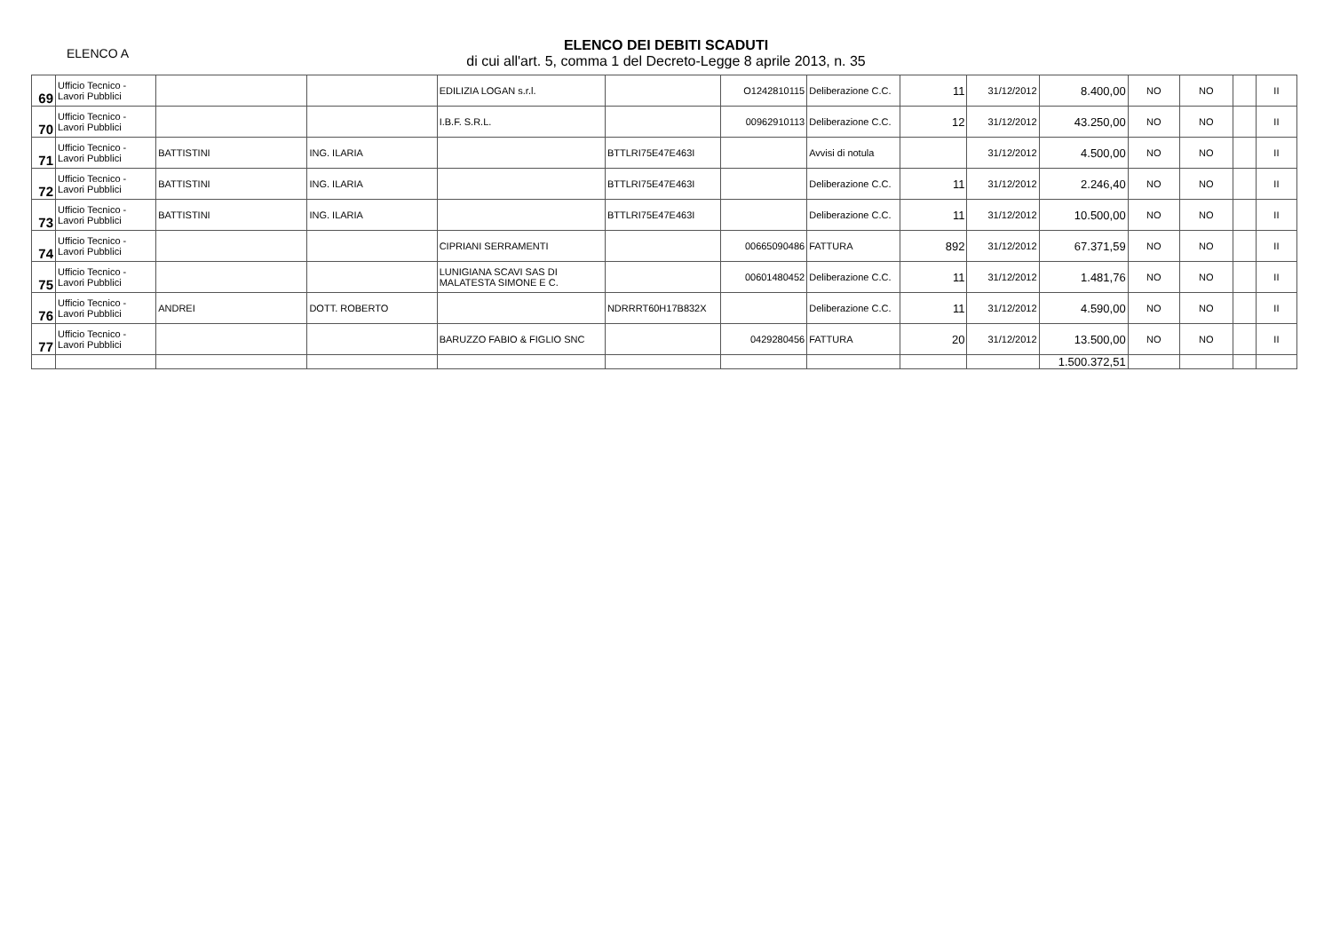ELENCO A
ELENCO DEI DEBITI SCADUTI
di cui all'art. 5, comma 1 del Decreto-Legge 8 aprile 2013, n. 35
| 69 | Ufficio Tecnico - Lavori Pubblici | | | EDILIZIA LOGAN s.r.l. | | O1242810115 | Deliberazione C.C. | 11 | 31/12/2012 | 8.400,00 | NO | NO | | II |
| 70 | Ufficio Tecnico - Lavori Pubblici | | | I.B.F. S.R.L. | | 00962910113 | Deliberazione C.C. | 12 | 31/12/2012 | 43.250,00 | NO | NO | | II |
| 71 | Ufficio Tecnico - Lavori Pubblici | BATTISTINI | ING. ILARIA | | BTTLRI75E47E463I | | Avvisi di notula | | 31/12/2012 | 4.500,00 | NO | NO | | II |
| 72 | Ufficio Tecnico - Lavori Pubblici | BATTISTINI | ING. ILARIA | | BTTLRI75E47E463I | | Deliberazione C.C. | 11 | 31/12/2012 | 2.246,40 | NO | NO | | II |
| 73 | Ufficio Tecnico - Lavori Pubblici | BATTISTINI | ING. ILARIA | | BTTLRI75E47E463I | | Deliberazione C.C. | 11 | 31/12/2012 | 10.500,00 | NO | NO | | II |
| 74 | Ufficio Tecnico - Lavori Pubblici | | | CIPRIANI SERRAMENTI | | 00665090486 | FATTURA | 892 | 31/12/2012 | 67.371,59 | NO | NO | | II |
| 75 | Ufficio Tecnico - Lavori Pubblici | | | LUNIGIANA SCAVI SAS DI MALATESTA SIMONE E C. | | 00601480452 | Deliberazione C.C. | 11 | 31/12/2012 | 1.481,76 | NO | NO | | II |
| 76 | Ufficio Tecnico - Lavori Pubblici | ANDREI | DOTT. ROBERTO | | NDRRRT60H17B832X | | Deliberazione C.C. | 11 | 31/12/2012 | 4.590,00 | NO | NO | | II |
| 77 | Ufficio Tecnico - Lavori Pubblici | | | BARUZZO FABIO & FIGLIO SNC | | 0429280456 | FATTURA | 20 | 31/12/2012 | 13.500,00 | NO | NO | | II |
| | | | | | | | | | | 1.500.372,51 | | | | |